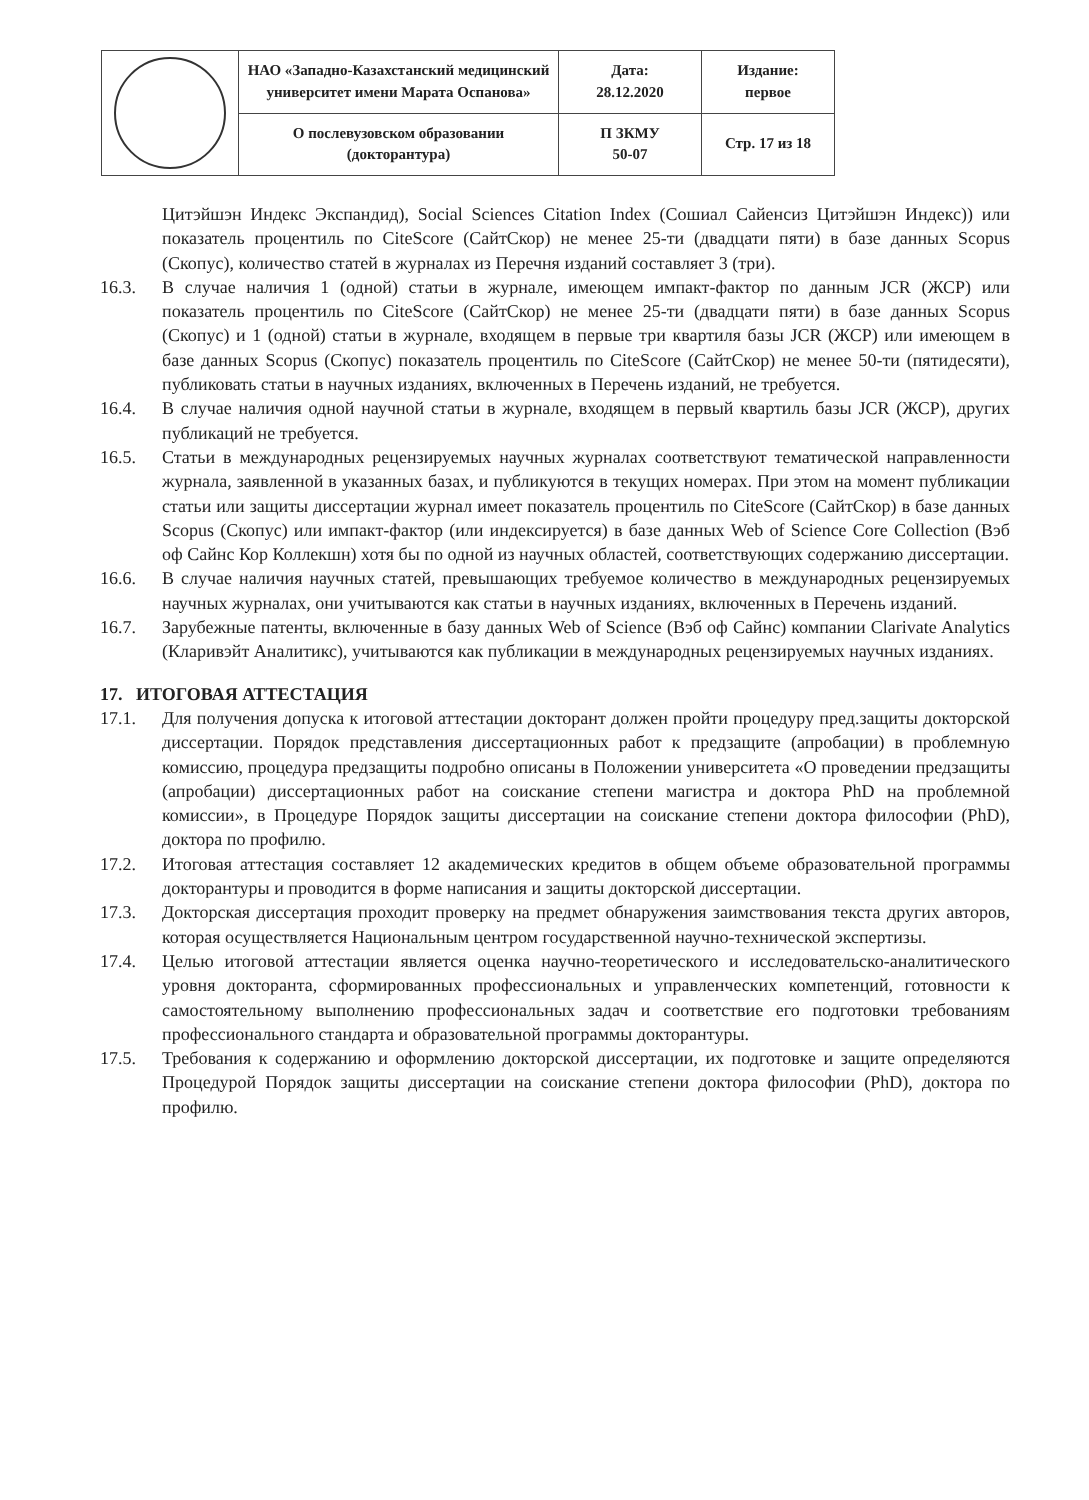| | НАО «Западно-Казахстанский медицинский университет имени Марата Оспанова» | Дата: 28.12.2020 | Издание: первое |
| | О послевузовском образовании (докторантура) | П ЗКМУ 50-07 | Стр. 17 из 18 |
Цитэйшэн Индекс Экспандид), Social Sciences Citation Index (Сошиал Сайенсиз Цитэйшэн Индекс)) или показатель процентиль по CiteScore (СайтСкор) не менее 25-ти (двадцати пяти) в базе данных Scopus (Скопус), количество статей в журналах из Перечня изданий составляет 3 (три).
16.3. В случае наличия 1 (одной) статьи в журнале, имеющем импакт-фактор по данным JCR (ЖСР) или показатель процентиль по CiteScore (СайтСкор) не менее 25-ти (двадцати пяти) в базе данных Scopus (Скопус) и 1 (одной) статьи в журнале, входящем в первые три квартиля базы JCR (ЖСР) или имеющем в базе данных Scopus (Скопус) показатель процентиль по CiteScore (СайтСкор) не менее 50-ти (пятидесяти), публиковать статьи в научных изданиях, включенных в Перечень изданий, не требуется.
16.4. В случае наличия одной научной статьи в журнале, входящем в первый квартиль базы JCR (ЖСР), других публикаций не требуется.
16.5. Статьи в международных рецензируемых научных журналах соответствуют тематической направленности журнала, заявленной в указанных базах, и публикуются в текущих номерах. При этом на момент публикации статьи или защиты диссертации журнал имеет показатель процентиль по CiteScore (СайтСкор) в базе данных Scopus (Скопус) или импакт-фактор (или индексируется) в базе данных Web of Science Core Collection (Вэб оф Сайнс Кор Коллекшн) хотя бы по одной из научных областей, соответствующих содержанию диссертации.
16.6. В случае наличия научных статей, превышающих требуемое количество в международных рецензируемых научных журналах, они учитываются как статьи в научных изданиях, включенных в Перечень изданий.
16.7. Зарубежные патенты, включенные в базу данных Web of Science (Вэб оф Сайнс) компании Clarivate Analytics (Кларивэйт Аналитикс), учитываются как публикации в международных рецензируемых научных изданиях.
17. ИТОГОВАЯ АТТЕСТАЦИЯ
17.1. Для получения допуска к итоговой аттестации докторант должен пройти процедуру пред.защиты докторской диссертации. Порядок представления диссертационных работ к предзащите (апробации) в проблемную комиссию, процедура предзащиты подробно описаны в Положении университета «О проведении предзащиты (апробации) диссертационных работ на соискание степени магистра и доктора PhD на проблемной комиссии», в Процедуре Порядок защиты диссертации на соискание степени доктора философии (PhD), доктора по профилю.
17.2. Итоговая аттестация составляет 12 академических кредитов в общем объеме образовательной программы докторантуры и проводится в форме написания и защиты докторской диссертации.
17.3. Докторская диссертация проходит проверку на предмет обнаружения заимствования текста других авторов, которая осуществляется Национальным центром государственной научно-технической экспертизы.
17.4. Целью итоговой аттестации является оценка научно-теоретического и исследовательско-аналитического уровня докторанта, сформированных профессиональных и управленческих компетенций, готовности к самостоятельному выполнению профессиональных задач и соответствие его подготовки требованиям профессионального стандарта и образовательной программы докторантуры.
17.5. Требования к содержанию и оформлению докторской диссертации, их подготовке и защите определяются Процедурой Порядок защиты диссертации на соискание степени доктора философии (PhD), доктора по профилю.